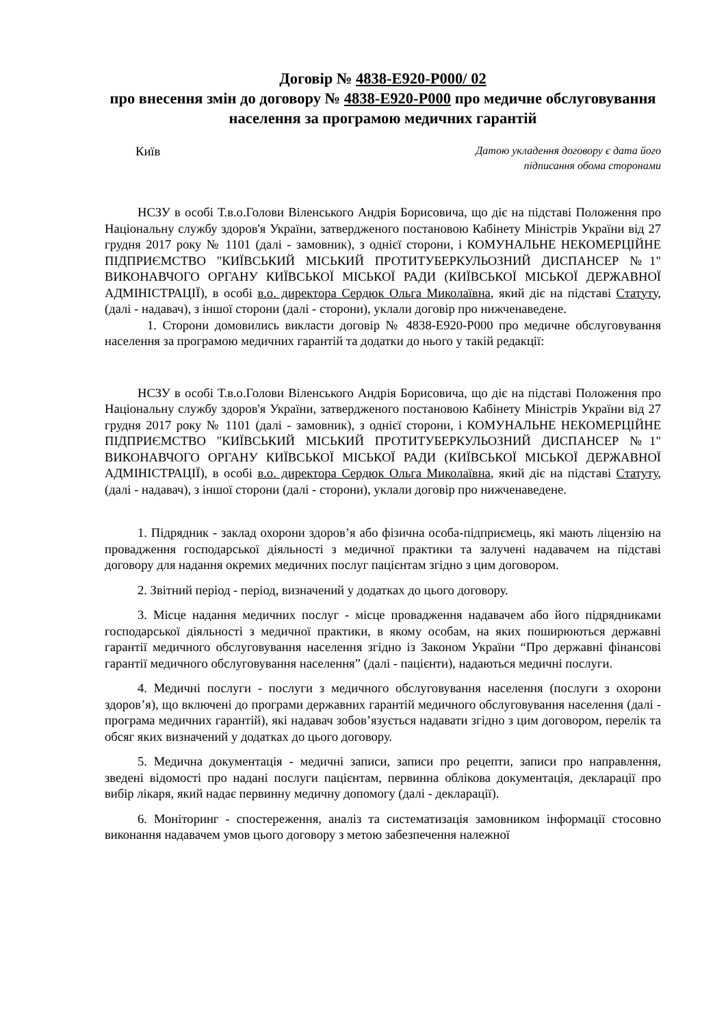Договір № 4838-E920-P000/ 02
про внесення змін до договору № 4838-E920-P000 про медичне обслуговування населення за програмою медичних гарантій
Київ
Датою укладення договору є дата його
підписання обома сторонами
НСЗУ в особі Т.в.о.Голови Віленського Андрія Борисовича, що діє на підставі Положення про Національну службу здоров'я України, затвердженого постановою Кабінету Міністрів України від 27 грудня 2017 року № 1101 (далі - замовник), з однієї сторони, і КОМУНАЛЬНЕ НЕКОМЕРЦІЙНЕ ПІДПРИЄМСТВО "КИЇВСЬКИЙ МІСЬКИЙ ПРОТИТУБЕРКУЛЬОЗНИЙ ДИСПАНСЕР №1" ВИКОНАВЧОГО ОРГАНУ КИЇВСЬКОЇ МІСЬКОЇ РАДИ (КИЇВСЬКОЇ МІСЬКОЇ ДЕРЖАВНОЇ АДМІНІСТРАЦІЇ), в особі в.о. директора Сердюк Ольга Миколаївна, який діє на підставі Статуту, (далі - надавач), з іншої сторони (далі - сторони), уклали договір про нижченаведене.
1. Сторони домовились викласти договір № 4838-E920-P000 про медичне обслуговування населення за програмою медичних гарантій та додатки до нього у такій редакції:
НСЗУ в особі Т.в.о.Голови Віленського Андрія Борисовича, що діє на підставі Положення про Національну службу здоров'я України, затвердженого постановою Кабінету Міністрів України від 27 грудня 2017 року № 1101 (далі - замовник), з однієї сторони, і КОМУНАЛЬНЕ НЕКОМЕРЦІЙНЕ ПІДПРИЄМСТВО "КИЇВСЬКИЙ МІСЬКИЙ ПРОТИТУБЕРКУЛЬОЗНИЙ ДИСПАНСЕР №1" ВИКОНАВЧОГО ОРГАНУ КИЇВСЬКОЇ МІСЬКОЇ РАДИ (КИЇВСЬКОЇ МІСЬКОЇ ДЕРЖАВНОЇ АДМІНІСТРАЦІЇ), в особі в.о. директора Сердюк Ольга Миколаївна, який діє на підставі Статуту, (далі - надавач), з іншої сторони (далі - сторони), уклали договір про нижченаведене.
1. Підрядник - заклад охорони здоров’я або фізична особа-підприємець, які мають ліцензію на провадження господарської діяльності з медичної практики та залучені надавачем на підставі договору для надання окремих медичних послуг пацієнтам згідно з цим договором.
2. Звітний період - період, визначений у додатках до цього договору.
3. Місце надання медичних послуг - місце провадження надавачем або його підрядниками господарської діяльності з медичної практики, в якому особам, на яких поширюються державні гарантії медичного обслуговування населення згідно із Законом України “Про державні фінансові гарантії медичного обслуговування населення” (далі - пацієнти), надаються медичні послуги.
4. Медичні послуги - послуги з медичного обслуговування населення (послуги з охорони здоров’я), що включені до програми державних гарантій медичного обслуговування населення (далі - програма медичних гарантій), які надавач зобов’язується надавати згідно з цим договором, перелік та обсяг яких визначений у додатках до цього договору.
5. Медична документація - медичні записи, записи про рецепти, записи про направлення, зведені відомості про надані послуги пацієнтам, первинна облікова документація, декларації про вибір лікаря, який надає первинну медичну допомогу (далі - декларації).
6. Моніторинг - спостереження, аналіз та систематизація замовником інформації стосовно виконання надавачем умов цього договору з метою забезпечення належної